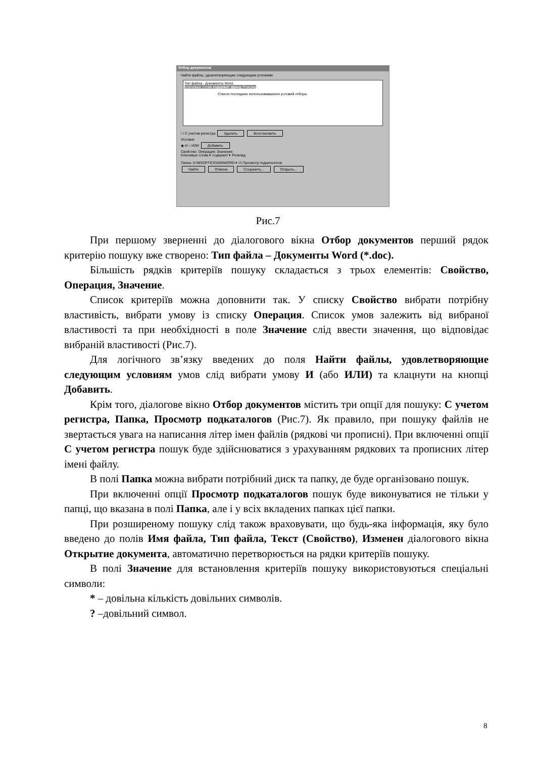Отбор документов
Найти файлы, удовлетворяющие следующим условиям
Тип файла - Документы Word.
Ключевые слова содержит фразу Розклад
Список последних использовавшихся условий отбора.
☐ С учетом регистра Удалить Восстановить
Условие
◉ И ○ ИЛИ Добавить
Свойство: Операция: Значение:
Ключевые слова ▾ содержит ▾ Розклад
Папка: D:\MSOFFICE\WINWORD ▾ ☑ Просмотр подкаталогов
Найти Отмена Сохранить... Открыть...
Рис.7
При першому зверненні до діалогового вікна Отбор документов перший рядок критерію пошуку вже створено: Тип файла – Документы Word (*.doc).
Більшість рядків критеріїв пошуку складається з трьох елементів: Свойство, Операция, Значение.
Список критеріїв можна доповнити так. У списку Свойство вибрати потрібну властивість, вибрати умову із списку Операция. Список умов залежить від вибраної властивості та при необхідності в поле Значение слід ввести значення, що відповідає вибраній властивості (Рис.7).
Для логічного зв’язку введених до поля Найти файлы, удовлетворяющие следующим условиям умов слід вибрати умову И (або ИЛИ) та клацнути на кнопці Добавить.
Крім того, діалогове вікно Отбор документов містить три опції для пошуку: С учетом регистра, Папка, Просмотр подкаталогов (Рис.7). Як правило, при пошуку файлів не звертається увага на написання літер імен файлів (рядкові чи прописні). При включенні опції С учетом регистра пошук буде здійснюватися з урахуванням рядкових та прописних літер імені файлу.
В полі Папка можна вибрати потрібний диск та папку, де буде організовано пошук.
При включенні опції Просмотр подкаталогов пошук буде виконуватися не тільки у папці, що вказана в полі Папка, але і у всіх вкладених папках цієї папки.
При розширеному пошуку слід також враховувати, що будь-яка інформація, яку було введено до полів Имя файла, Тип файла, Текст (Свойство), Изменен діалогового вікна Открытие документа, автоматично перетворюється на рядки критеріїв пошуку.
В полі Значение для встановлення критеріїв пошуку використовуються спеціальні символи:
* – довільна кількість довільних символів.
? –довільний символ.
8